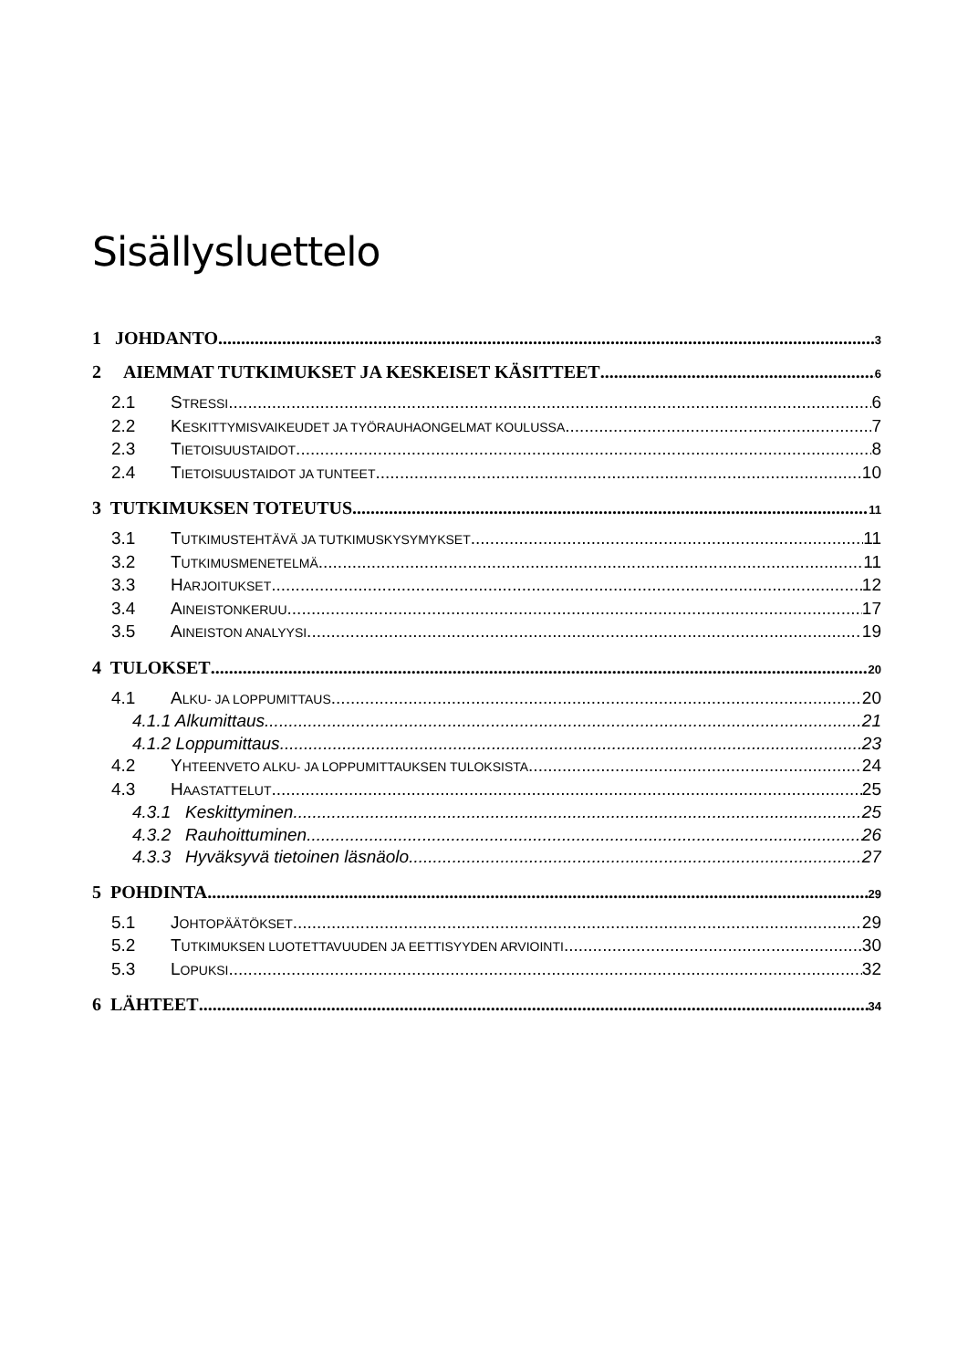Sisällysluettelo
1 JOHDANTO 3
2 AIEMMAT TUTKIMUKSET JA KESKEISET KÄSITTEET 6
2.1 STRESSI 6
2.2 KESKITTYMISVAIKEUDET JA TYÖRAUHAONGELMAT KOULUSSA 7
2.3 TIETOISUUSTAIDOT 8
2.4 TIETOISUUSTAIDOT JA TUNTEET 10
3 TUTKIMUKSEN TOTEUTUS 11
3.1 TUTKIMUSTEHTÄVÄ JA TUTKIMUSKYSYMYKSET 11
3.2 TUTKIMUSMENETELMÄ 11
3.3 HARJOITUKSET 12
3.4 AINEISTONKERUU 17
3.5 AINEISTON ANALYYSI 19
4 TULOKSET 20
4.1 ALKU- JA LOPPUMITTAUS 20
4.1.1 Alkumittaus 21
4.1.2 Loppumittaus 23
4.2 YHTEENVETO ALKU- JA LOPPUMITTAUKSEN TULOKSISTA 24
4.3 HAASTATTELUT 25
4.3.1 Keskittyminen 25
4.3.2 Rauhoittuminen 26
4.3.3 Hyväksyvä tietoinen läsnäolo 27
5 POHDINTA 29
5.1 JOHTOPÄÄTÖKSET 29
5.2 TUTKIMUKSEN LUOTETTAVUUDEN JA EETTISYYDEN ARVIOINTI 30
5.3 LOPUKSI 32
6 LÄHTEET 34